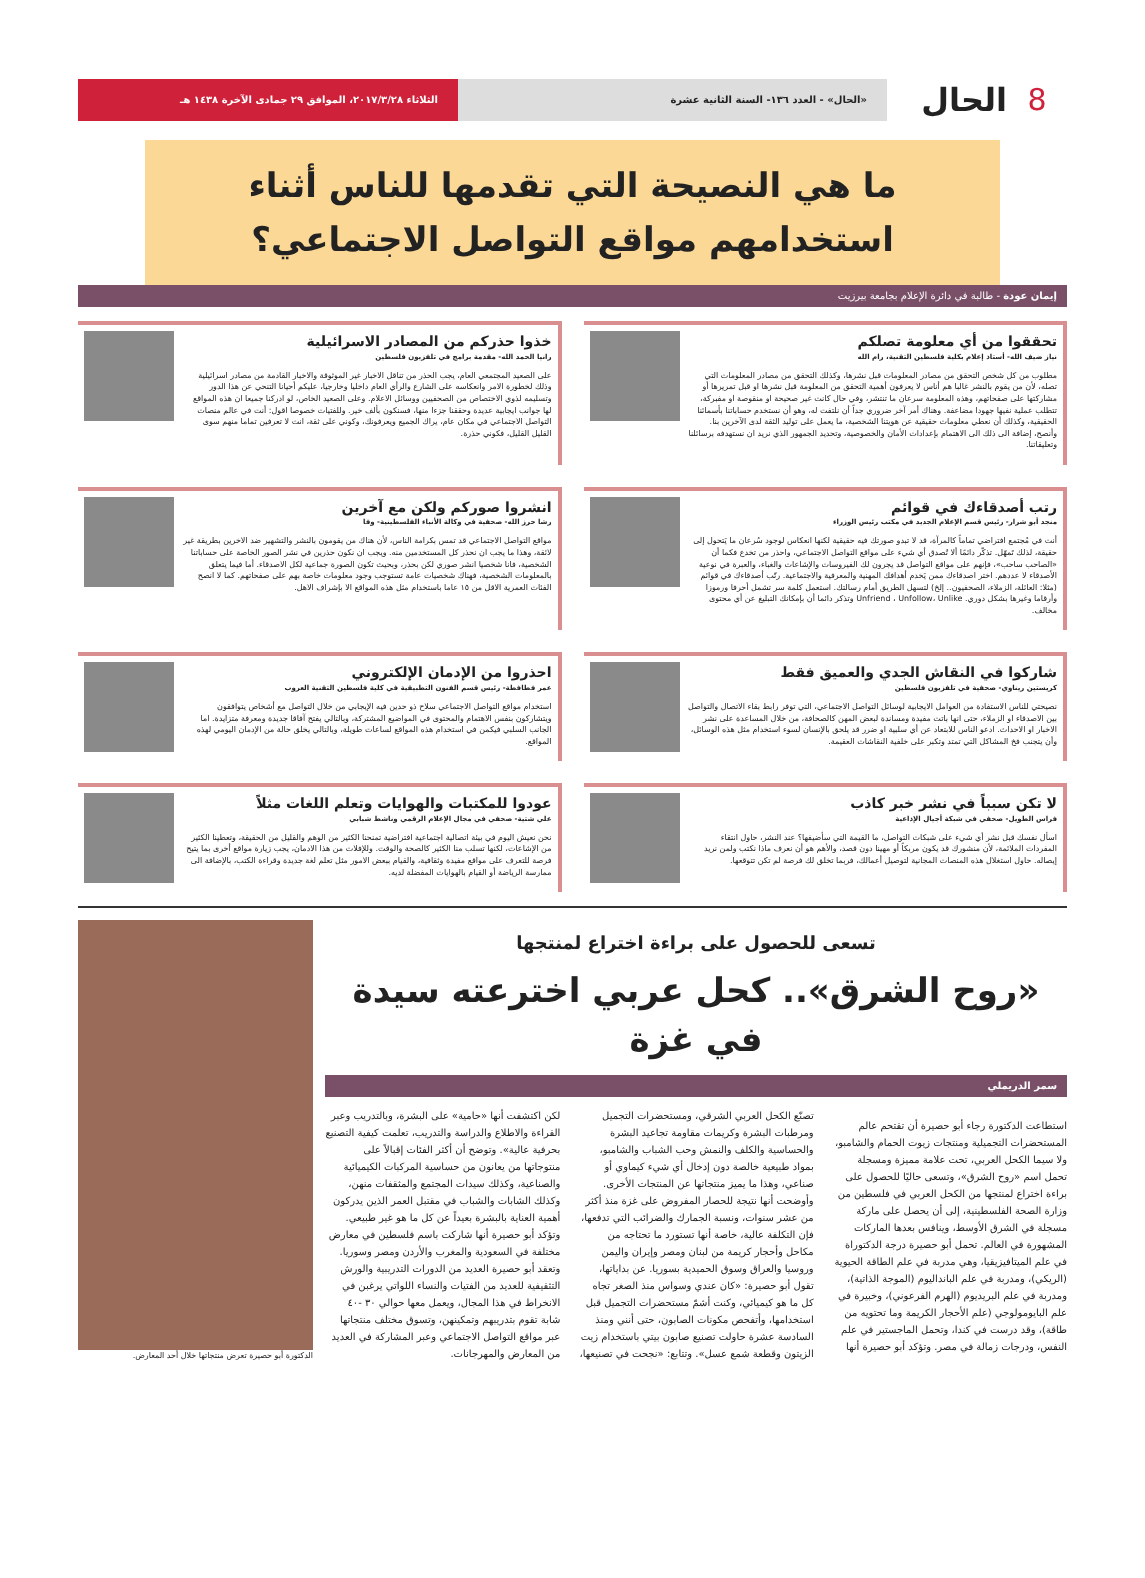8 الحال
«الحال» - العدد ١٣٦- السنة الثانية عشرة
الثلاثاء ٢٠١٧/٣/٢٨، الموافق ٢٩ جمادى الآخرة ١٤٣٨ هـ
ما هي النصيحة التي تقدمها للناس أثناء
استخدامهم مواقع التواصل الاجتماعي؟
إيمان عودة - طالبة في دائرة الإعلام بجامعة بيرزيت
تحققوا من أي معلومة تصلكم
نياز ضيف الله- أستاذ إعلام بكلية فلسطين التقنية، رام الله
مطلوب من كل شخص التحقق من مصادر المعلومات قبل نشرها، وكذلك التحقق من مصادر المعلومات التي تصله، لأن من يقوم بالنشر غالبا هم أناس لا يعرفون أهمية التحقق من المعلومة قبل نشرها او قبل تمريرها أو مشاركتها على صفحاتهم، وهذه المعلومة سرعان ما تنتشر، وفي حال كانت غير صحيحة او منقوصة او مفبركة، تتطلب عملية نفيها جهودا مضاعفة. وهناك أمر آخر ضروري جداً أن نلتفت له، وهو أن نستخدم حساباتنا بأسمائنا الحقيقية، وكذلك أن نعطي معلومات حقيقية عن هويتنا الشخصية، ما يعمل على توليد الثقة لدى الآخرين بنا. وأنصح، إضافة الى ذلك الى الاهتمام بإعدادات الأمان والخصوصية، وتحديد الجمهور الذي نريد ان نستهدفه برسائلنا وتعليقاتنا.
خذوا حذركم من المصادر الاسرائيلية
رانيا الحمد الله- مقدمة برامج في تلفزيون فلسطين
على الصعيد المجتمعي العام، يجب الحذر من تناقل الاخبار غير الموثوقة والاخبار القادمة من مصادر اسرائيلية وذلك لخطورة الامر وانعكاسه على الشارع والرأي العام داخليا وخارجيا، عليكم أحيانا التنحي عن هذا الدور وتسليمه لذوي الاختصاص من الصحفيين ووسائل الاعلام. وعلى الصعيد الخاص، لو ادركنا جميعا ان هذه المواقع لها جوانب ايجابية عديدة وحققنا جزءا منها، فسنكون بألف خير. وللفتيات خصوصا اقول: أنت في عالم منصات التواصل الاجتماعي في مكان عام، يراك الجميع ويعرفونك، وكوني على ثقة، انت لا تعرفين تماما منهم سوى القليل القليل، فكوني حذرة.
رتب أصدقاءك في قوائم
منجد أبو شرار- رئيس قسم الإعلام الجديد في مكتب رئيس الوزراء
أنت في مُجتمع افتراضي تماماً كالمرآة، قد لا تبدو صورتك فيه حقيقية لكنها انعكاس لوجود سُرعان ما يَتحول إلى حقيقة، لذلك تَمهّل. تذكّر دائمًا ألا تُصدق أي شيء على مواقع التواصل الاجتماعي، واحذر من تخدع فكما أن «الصاحب ساحب»، فإنهم على مواقع التواصل قد يجرون لك الفيروسات والإشاعات والغباء، والعبرة في نوعية الأصدقاء لا عددهم. اختر اصدقاءك ممن يَخدم أهدافك المهنية والمعرفية والاجتماعية. رتّب أصدقاءك في قوائم (مثلا: العائلة، الزملاء، الصحفيون.. إلخ) لتسهل الطريق أمام رسالتك. استعمل كلمة سر تشمل أحرفا ورموزا وأرقاما وغيرها بشكل دوري. Unfriend ، Unfollow، Unlike وتذكر دائما أن بإمكانك التبليغ عن أي محتوى مخالف.
انشروا صوركم ولكن مع آخرين
رشا حرز الله- صحفية في وكالة الأنباء الفلسطينية- وفا
مواقع التواصل الاجتماعي قد تمس بكرامة الناس، لأن هناك من يقومون بالنشر والتشهير ضد الاخرين بطريقة غير لائقة، وهذا ما يجب ان نحذر كل المستخدمين منه. ويجب ان نكون حذرين في نشر الصور الخاصة على حساباتنا الشخصية، فانا شخصيا انشر صوري لكن بحذر، وبحيث تكون الصورة جماعية لكل الاصدقاء. أما فيما يتعلق بالمعلومات الشخصية، فهناك شخصيات عامة تستوجب وجود معلومات خاصة بهم على صفحاتهم. كما لا انصح الفئات العمرية الاقل من ١٥ عاما باستخدام مثل هذه المواقع الا بإشراف الاهل.
شاركوا في النقاش الجدي والعميق فقط
كريستين ريناوي- صحفية في تلفزيون فلسطين
نصيحتي للناس الاستفادة من العوامل الايجابية لوسائل التواصل الاجتماعي، التي توفر رابط بقاء الاتصال والتواصل بين الاصدقاء او الزملاء، حتى انها باتت مفيدة ومساندة لبعض المهن كالصحافة، من خلال المساعدة على نشر الاخبار او الاحداث. ادعو الناس للابتعاد عن أي سلبية او ضرر قد يلحق بالإنسان لسوء استخدام مثل هذه الوسائل، وأن يتجنب فخ المشاكل التي تمتد وتكبر على خلفية النقاشات العقيمة.
احذروا من الإدمان الإلكتروني
عمر فطافطة- رئيس قسم الفنون التطبيقية في كلية فلسطين التقنية العروب
استخدام مواقع التواصل الاجتماعي سلاح ذو حدين فيه الإيجابي من خلال التواصل مع أشخاص يتوافقون ويتشاركون بنفس الاهتمام والمحتوى في المواضيع المشتركة، وبالتالي يفتح آفاقا جديدة ومعرفة متزايدة. اما الجانب السلبي فيكمن في استخدام هذه المواقع لساعات طويلة، وبالتالي يخلق حالة من الإدمان اليومي لهذه المواقع.
لا تكن سبباً في نشر خبر كاذب
فراس الطويل- صحفي في شبكة أجيال الإذاعية
اسأل نفسك قبل نشر أي شيء على شبكات التواصل، ما القيمة التي سأضيفها؟ عند النشر، حاول انتقاء المفردات الملائمة، لأن منشورك قد يكون مربكاً أو مهينا دون قصد، والأهم هو أن نعرف ماذا نكتب ولمن نريد إيصاله. حاول استغلال هذه المنصات المجانية لتوصيل أعمالك، فربما تخلق لك فرصة لم تكن تتوقعها.
عودوا للمكتبات والهوايات وتعلم اللغات مثلاً
علي شتية- صحفي في مجال الإعلام الرقمي وناشط شبابي
نحن نعيش اليوم في بيئة اتصالية اجتماعية افتراضية تمنحنا الكثير من الوهم والقليل من الحقيقة، وتعطينا الكثير من الإشاعات، لكنها تسلب منا الكثير كالصحة والوقت. وللإفلات من هذا الادمان، يجب زيارة مواقع أخرى بما يتيح فرصة للتعرف على مواقع مفيدة وثقافية، والقيام ببعض الامور مثل تعلم لغة جديدة وقراءة الكتب، بالإضافة الى ممارسة الرياضة أو القيام بالهوايات المفضلة لديه.
تسعى للحصول على براءة اختراع لمنتجها
«روح الشرق».. كحل عربي اخترعته سيدة في غزة
سمر الدريملي
استطاعت الدكتورة رجاء أبو حصيرة أن تقتحم عالم المستحضرات التجميلية ومنتجات زيوت الحمام والشامبو، ولا سيما الكحل العربي، تحت علامة مميزة ومسجلة تحمل اسم «روح الشرق»، وتسعى حاليًا للحصول على براءة اختراع لمنتجها من الكحل العربي في فلسطين من وزارة الصحة الفلسطينية، إلى أن يحصل على ماركة مسجلة في الشرق الأوسط، وينافس بعدها الماركات المشهورة في العالم. تحمل أبو حصيرة درجة الدكتوراة في علم الميتافيزيقيا، وهي مدربة في علم الطاقة الحيوية (الريكي)، ومدربة في علم البانداليوم (الموجة الذاتية)، ومدربة في علم البريديوم (الهرم الفرعوني)، وخبيرة في علم البايومولوجي (علم الأحجار الكريمة وما تحتويه من طاقة)، وقد درست في كندا، وتحمل الماجستير في علم النفس، ودرجات زمالة في مصر. وتؤكد أبو حصيرة أنها تصنّع الكحل العربي الشرقي، ومستحضرات التجميل ومرطبات البشرة وكريمات مقاومة تجاعيد البشرة والحساسية والكلف والنمش وحب الشباب والشامبو، بمواد طبيعية خالصة دون إدخال أي شيء كيماوي أو صناعي، وهذا ما يميز منتجاتها عن المنتجات الأخرى. وأوضحت أنها نتيجة للحصار المفروض على غزة منذ أكثر من عشر سنوات، ونسبة الجمارك والضرائب التي تدفعها، فإن التكلفة عالية، خاصة أنها تستورد ما تحتاجه من مكاحل وأحجار كريمة من لبنان ومصر وإيران واليمن وروسيا والعراق وسوق الحميدية بسوريا. عن بداياتها، تقول أبو حصيرة: «كان عندي وسواس منذ الصغر تجاه كل ما هو كيميائي، وكنت أشمّ مستحضرات التجميل قبل استخدامها، وأتفحص مكونات الصابون، حتى أنني ومنذ السادسة عشرة حاولت تصنيع صابون بيتي باستخدام زيت الزيتون وقطعة شمع عسل». وتتابع: «نجحت في تصنيعها، لكن اكتشفت أنها «حامية» على البشرة، وبالتدريب وعبر القراءة والاطلاع والدراسة والتدريب، تعلمت كيفية التصنيع بحرفية عالية». وتوضح أن أكثر الفئات إقبالاً على منتوجاتها من يعانون من حساسية المركبات الكيميائية والصناعية، وكذلك سيدات المجتمع والمثقفات منهن، وكذلك الشابات والشباب في مقتبل العمر الذين يدركون أهمية العناية بالبشرة بعيداً عن كل ما هو غير طبيعي. وتؤكد أبو حصيرة أنها شاركت باسم فلسطين في معارض مختلفة في السعودية والمغرب والأردن ومصر وسوريا. وتعقد أبو حصيرة العديد من الدورات التدريبية والورش التثقيفية للعديد من الفتيات والنساء اللواتي يرغبن في الانخراط في هذا المجال، ويعمل معها حوالي ٣٠ -٤٠ شابة تقوم بتدريبهم وتمكينهن، وتسوق مختلف منتجاتها عبر مواقع التواصل الاجتماعي وعبر المشاركة في العديد من المعارض والمهرجانات.
الدكتورة أبو حصيرة تعرض منتجاتها خلال أحد المعارض.